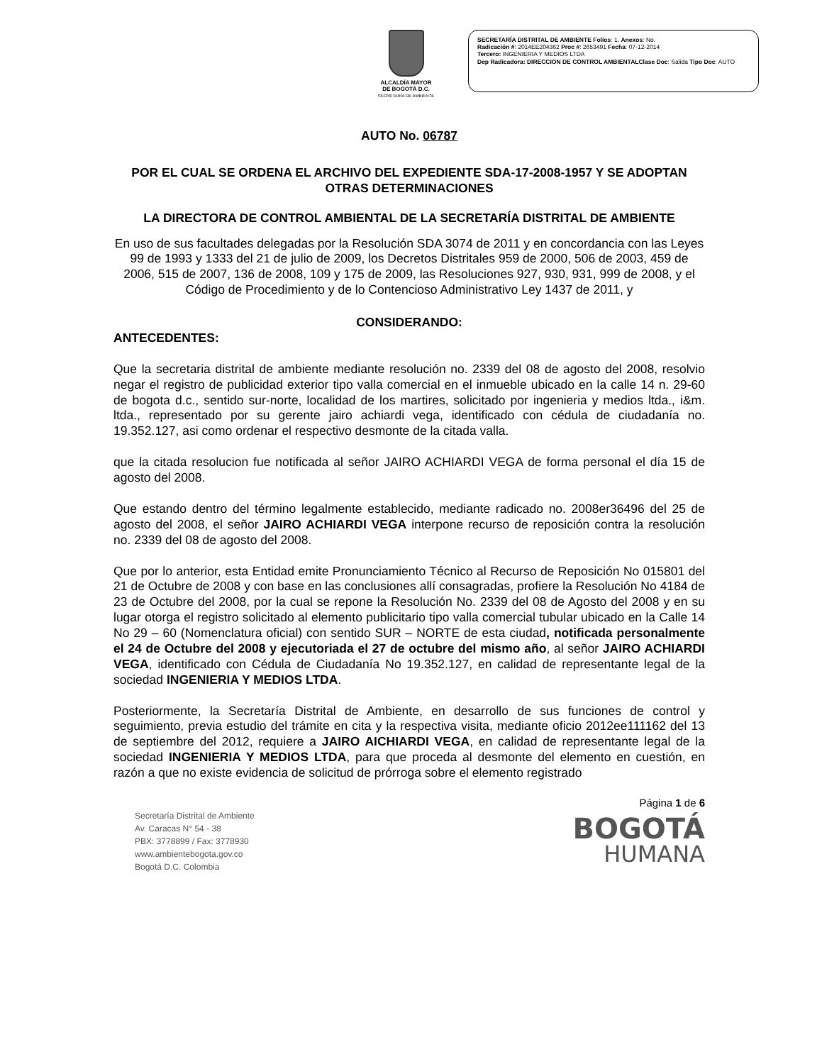ALCALDÍA MAYOR
DE BOGOTÁ D.C.
SECRETARÍA DE AMBIENTE
SECRETARÍA DISTRITAL DE AMBIENTE Folios: 1. Anexos: No.
Radicación #: 2014EE204362 Proc #: 2653491 Fecha: 07-12-2014
Tercero: INGENIERIA Y MEDIOS LTDA
Dep Radicadora: DIRECCION DE CONTROL AMBIENTALClase Doc: Salida Tipo Doc: AUTO
AUTO No. 06787
POR EL CUAL SE ORDENA EL ARCHIVO DEL EXPEDIENTE SDA-17-2008-1957 Y SE ADOPTAN OTRAS DETERMINACIONES
LA DIRECTORA DE CONTROL AMBIENTAL DE LA SECRETARÍA DISTRITAL DE AMBIENTE
En uso de sus facultades delegadas por la Resolución SDA 3074 de 2011 y en concordancia con las Leyes 99 de 1993 y 1333 del 21 de julio de 2009, los Decretos Distritales 959 de 2000, 506 de 2003, 459 de 2006, 515 de 2007, 136 de 2008, 109 y 175 de 2009, las Resoluciones 927, 930, 931, 999 de 2008, y el Código de Procedimiento y de lo Contencioso Administrativo Ley 1437 de 2011, y
CONSIDERANDO:
ANTECEDENTES:
Que la secretaria distrital de ambiente mediante resolución no. 2339 del 08 de agosto del 2008, resolvio negar el registro de publicidad exterior tipo valla comercial en el inmueble ubicado en la calle 14 n. 29-60 de bogota d.c., sentido sur-norte, localidad de los martires, solicitado por ingenieria y medios ltda., i&m. ltda., representado por su gerente jairo achiardi vega, identificado con cédula de ciudadanía no. 19.352.127, asi como ordenar el respectivo desmonte de la citada valla.
que la citada resolucion fue notificada al señor JAIRO ACHIARDI VEGA de forma personal el día 15 de agosto del 2008.
Que estando dentro del término legalmente establecido, mediante radicado no. 2008er36496 del 25 de agosto del 2008, el señor JAIRO ACHIARDI VEGA interpone recurso de reposición contra la resolución no. 2339 del 08 de agosto del 2008.
Que por lo anterior, esta Entidad emite Pronunciamiento Técnico al Recurso de Reposición No 015801 del 21 de Octubre de 2008 y con base en las conclusiones allí consagradas, profiere la Resolución No 4184 de 23 de Octubre del 2008, por la cual se repone la Resolución No. 2339 del 08 de Agosto del 2008 y en su lugar otorga el registro solicitado al elemento publicitario tipo valla comercial tubular ubicado en la Calle 14 No 29 – 60 (Nomenclatura oficial) con sentido SUR – NORTE de esta ciudad, notificada personalmente el 24 de Octubre del 2008 y ejecutoriada el 27 de octubre del mismo año, al señor JAIRO ACHIARDI VEGA, identificado con Cédula de Ciudadanía No 19.352.127, en calidad de representante legal de la sociedad INGENIERIA Y MEDIOS LTDA.
Posteriormente, la Secretaría Distrital de Ambiente, en desarrollo de sus funciones de control y seguimiento, previa estudio del trámite en cita y la respectiva visita, mediante oficio 2012ee111162 del 13 de septiembre del 2012, requiere a JAIRO AICHIARDI VEGA, en calidad de representante legal de la sociedad INGENIERIA Y MEDIOS LTDA, para que proceda al desmonte del elemento en cuestión, en razón a que no existe evidencia de solicitud de prórroga sobre el elemento registrado
Secretaría Distrital de Ambiente
Av. Caracas N° 54 - 38
PBX: 3778899 / Fax: 3778930
www.ambientebogota.gov.co
Bogotá D.C. Colombia
Página 1 de 6
BOGOTÁ
HUMANA